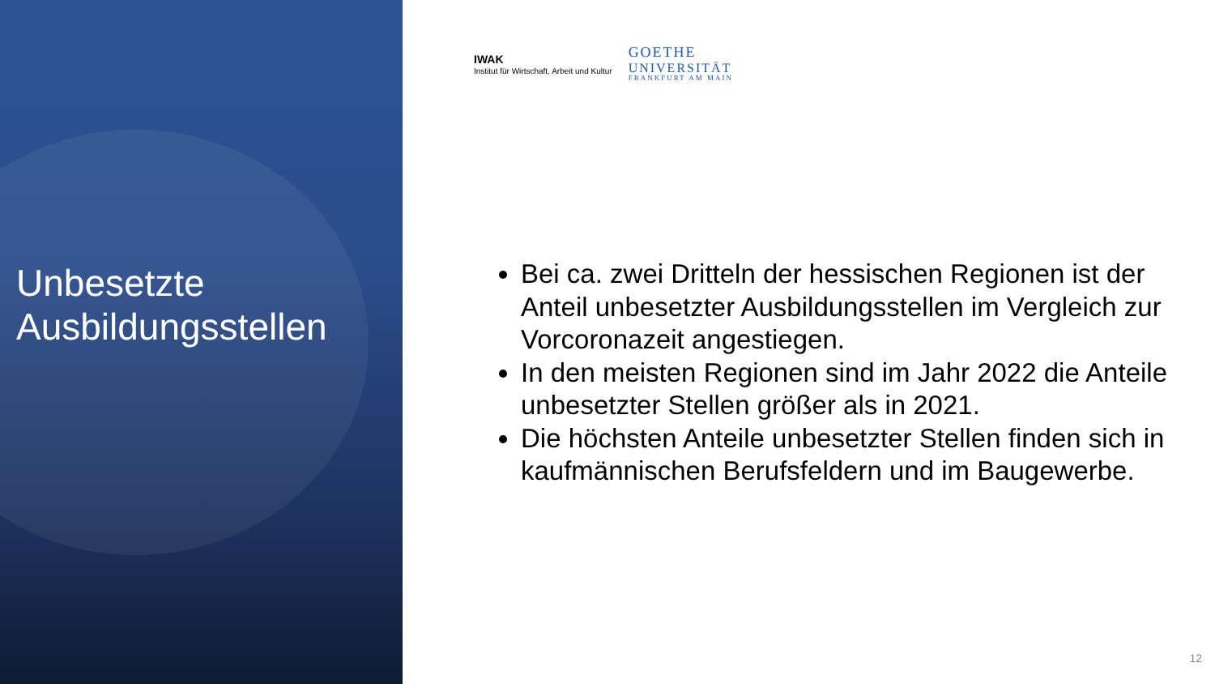Unbesetzte
Ausbildungsstellen
IWAK
Institut für Wirtschaft, Arbeit und Kultur
GOETHE
UNIVERSITÄT
FRANKFURT AM MAIN
Bei ca. zwei Dritteln der hessischen Regionen ist der Anteil unbesetzter Ausbildungsstellen im Vergleich zur Vorcoronazeit angestiegen.
In den meisten Regionen sind im Jahr 2022 die Anteile unbesetzter Stellen größer als in 2021.
Die höchsten Anteile unbesetzter Stellen finden sich in kaufmännischen Berufsfeldern und im Baugewerbe.
12